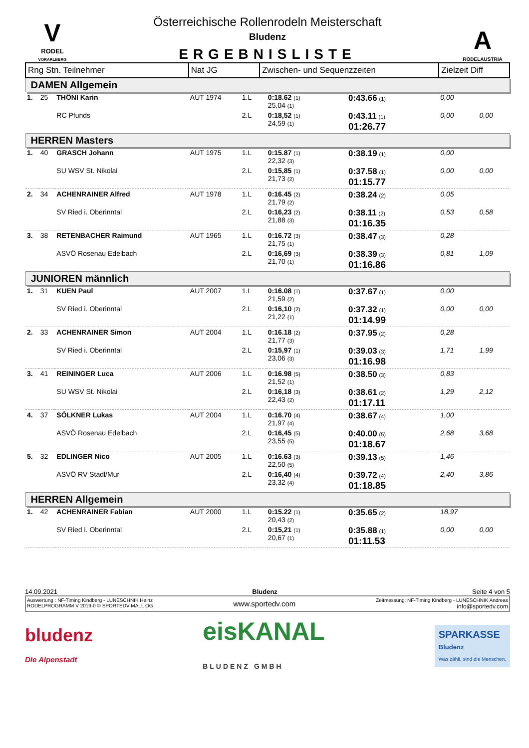V
RODEL
VORARLBERG
Österreichische Rollenrodeln Meisterschaft
Bludenz
ERGEBNISLISTE
A
RODELAUSTRIA
| Rng Stn. Teilnehmer | | | Nat JG | | Zwischen- und Sequenzzeiten | | | Zielzeit Diff | |
| --- | --- | --- | --- | --- | --- | --- | --- | --- | --- |
| DAMEN Allgemein | | | | | | | | | |
| 1. | 25 | THÖNI Karin | AUT 1974 | 1.L | | 0:18.62 (1) 25,04 (1) | 0:43.66 (1) | 0,00 | |
| | | RC Pfunds | | 2.L | | 0:18,52 (1) 24,59 (1) | 0:43.11 (1) 01:26.77 | 0,00 | 0,00 |
| HERREN Masters | | | | | | | | | |
| 1. | 40 | GRASCH Johann | AUT 1975 | 1.L | | 0:15.87 (1) 22,32 (3) | 0:38.19 (1) | 0,00 | |
| | | SU WSV St. Nikolai | | 2.L | | 0:15,85 (1) 21,73 (2) | 0:37.58 (1) 01:15.77 | 0,00 | 0,00 |
| 2. | 34 | ACHENRAINER Alfred | AUT 1978 | 1.L | | 0:16.45 (2) 21,79 (2) | 0:38.24 (2) | 0,05 | |
| | | SV Ried i. Oberinntal | | 2.L | | 0:16,23 (2) 21,88 (3) | 0:38.11 (2) 01:16.35 | 0,53 | 0,58 |
| 3. | 38 | RETENBACHER Raimund | AUT 1965 | 1.L | | 0:16.72 (3) 21,75 (1) | 0:38.47 (3) | 0,28 | |
| | | ASVÖ Rosenau Edelbach | | 2.L | | 0:16,69 (3) 21,70 (1) | 0:38.39 (3) 01:16.86 | 0,81 | 1,09 |
| JUNIOREN männlich | | | | | | | | | |
| 1. | 31 | KUEN Paul | AUT 2007 | 1.L | | 0:16.08 (1) 21,59 (2) | 0:37.67 (1) | 0,00 | |
| | | SV Ried i. Oberinntal | | 2.L | | 0:16,10 (2) 21,22 (1) | 0:37.32 (1) 01:14.99 | 0,00 | 0,00 |
| 2. | 33 | ACHENRAINER Simon | AUT 2004 | 1.L | | 0:16.18 (2) 21,77 (3) | 0:37.95 (2) | 0,28 | |
| | | SV Ried i. Oberinntal | | 2.L | | 0:15,97 (1) 23,06 (3) | 0:39.03 (3) 01:16.98 | 1,71 | 1,99 |
| 3. | 41 | REININGER Luca | AUT 2006 | 1.L | | 0:16.98 (5) 21,52 (1) | 0:38.50 (3) | 0,83 | |
| | | SU WSV St. Nikolai | | 2.L | | 0:16,18 (3) 22,43 (2) | 0:38.61 (2) 01:17.11 | 1,29 | 2,12 |
| 4. | 37 | SÖLKNER Lukas | AUT 2004 | 1.L | | 0:16.70 (4) 21,97 (4) | 0:38.67 (4) | 1,00 | |
| | | ASVÖ Rosenau Edelbach | | 2.L | | 0:16,45 (5) 23,55 (5) | 0:40.00 (5) 01:18.67 | 2,68 | 3,68 |
| 5. | 32 | EDLINGER Nico | AUT 2005 | 1.L | | 0:16.63 (3) 22,50 (5) | 0:39.13 (5) | 1,46 | |
| | | ASVÖ RV Stadl/Mur | | 2.L | | 0:16,40 (4) 23,32 (4) | 0:39.72 (4) 01:18.85 | 2,40 | 3,86 |
| HERREN Allgemein | | | | | | | | | |
| 1. | 42 | ACHENRAINER Fabian | AUT 2000 | 1.L | | 0:15.22 (1) 20,43 (2) | 0:35.65 (2) | 18,97 | |
| | | SV Ried i. Oberinntal | | 2.L | | 0:15,21 (1) 20,67 (1) | 0:35.88 (1) 01:11.53 | 0,00 | 0,00 |
14.09.2021 Bludenz Seite 4 von 5
Auswertung : NF-Timing Kindberg - LUNESCHNIK Heinz
RODELPROGRAMM V 2019-0 © SPORTEDV MALL OG
www.sportedv.com
Zeitmessung: NF-Timing Kindberg - LUNESCHNIK Andreas
info@sportedv.com
bludenz
Die Alpenstadt
eisKANAL
BLUDENZ GMBH
SPARKASSE
Bludenz
Was zählt, sind die Menschen.